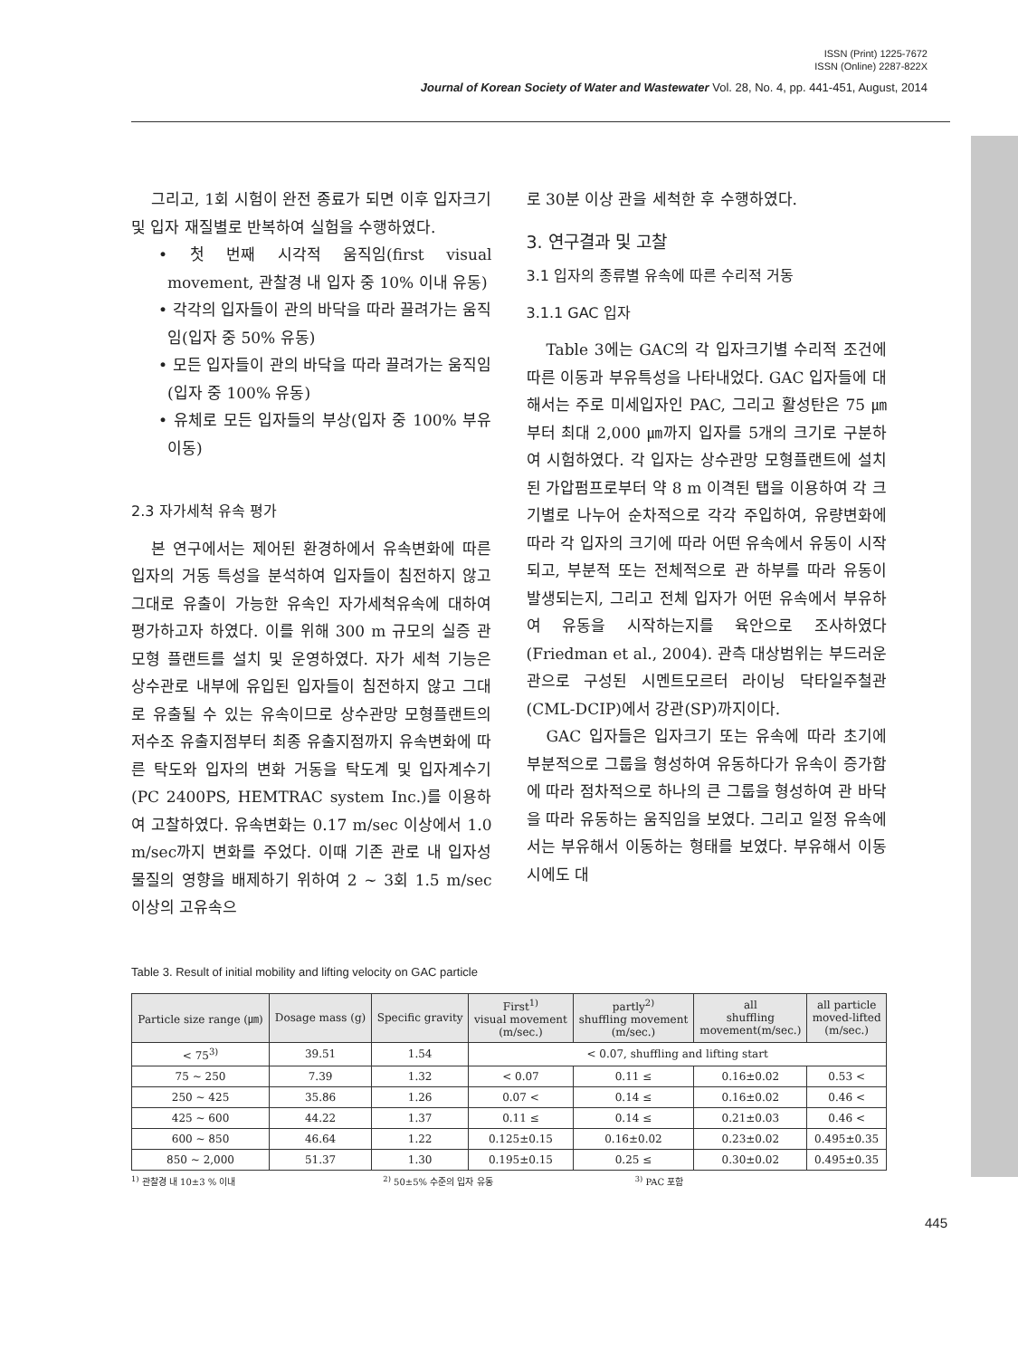ISSN (Print) 1225-7672
ISSN (Online) 2287-822X
Journal of Korean Society of Water and Wastewater Vol. 28, No. 4, pp. 441-451, August, 2014
그리고, 1회 시험이 완전 종료가 되면 이후 입자크기 및 입자 재질별로 반복하여 실험을 수행하였다.
• 첫 번째 시각적 움직임(first visual movement, 관찰경 내 입자 중 10% 이내 유동)
• 각각의 입자들이 관의 바닥을 따라 끌려가는 움직임(입자 중 50% 유동)
• 모든 입자들이 관의 바닥을 따라 끌려가는 움직임(입자 중 100% 유동)
• 유체로 모든 입자들의 부상(입자 중 100% 부유이동)
2.3 자가세척 유속 평가
본 연구에서는 제어된 환경하에서 유속변화에 따른 입자의 거동 특성을 분석하여 입자들이 침전하지 않고 그대로 유출이 가능한 유속인 자가세척유속에 대하여 평가하고자 하였다. 이를 위해 300 m 규모의 실증 관 모형 플랜트를 설치 및 운영하였다. 자가 세척 기능은 상수관로 내부에 유입된 입자들이 침전하지 않고 그대로 유출될 수 있는 유속이므로 상수관망 모형플랜트의 저수조 유출지점부터 최종 유출지점까지 유속변화에 따른 탁도와 입자의 변화 거동을 탁도계 및 입자계수기(PC 2400PS, HEMTRAC system Inc.)를 이용하여 고찰하였다. 유속변화는 0.17 m/sec 이상에서 1.0 m/sec까지 변화를 주었다. 이때 기존 관로 내 입자성 물질의 영향을 배제하기 위하여 2 ~ 3회 1.5 m/sec 이상의 고유속으
로 30분 이상 관을 세척한 후 수행하였다.
3. 연구결과 및 고찰
3.1 입자의 종류별 유속에 따른 수리적 거동
3.1.1 GAC 입자
Table 3에는 GAC의 각 입자크기별 수리적 조건에 따른 이동과 부유특성을 나타내었다. GAC 입자들에 대해서는 주로 미세입자인 PAC, 그리고 활성탄은 75 ㎛부터 최대 2,000 ㎛까지 입자를 5개의 크기로 구분하여 시험하였다. 각 입자는 상수관망 모형플랜트에 설치된 가압펌프로부터 약 8 m 이격된 탭을 이용하여 각 크기별로 나누어 순차적으로 각각 주입하여, 유량변화에 따라 각 입자의 크기에 따라 어떤 유속에서 유동이 시작되고, 부분적 또는 전체적으로 관 하부를 따라 유동이 발생되는지, 그리고 전체 입자가 어떤 유속에서 부유하여 유동을 시작하는지를 육안으로 조사하였다(Friedman et al., 2004). 관측 대상범위는 부드러운 관으로 구성된 시멘트모르터 라이닝 닥타일주철관(CML-DCIP)에서 강관(SP)까지이다.
GAC 입자들은 입자크기 또는 유속에 따라 초기에 부분적으로 그룹을 형성하여 유동하다가 유속이 증가함에 따라 점차적으로 하나의 큰 그룹을 형성하여 관 바닥을 따라 유동하는 움직임을 보였다. 그리고 일정 유속에서는 부유해서 이동하는 형태를 보였다. 부유해서 이동시에도 대
Table 3. Result of initial mobility and lifting velocity on GAC particle
| Particle size range (㎛) | Dosage mass (g) | Specific gravity | First<sup>1)</sup> visual movement (m/sec.) | partly<sup>2)</sup> shuffling movement (m/sec.) | all shuffling movement(m/sec.) | all particle moved-lifted (m/sec.) |
| --- | --- | --- | --- | --- | --- | --- |
| < 75<sup>3)</sup> | 39.51 | 1.54 | < 0.07, shuffling and lifting start | | | |
| 75 ~ 250 | 7.39 | 1.32 | < 0.07 | 0.11 ≤ | 0.16±0.02 | 0.53 < |
| 250 ~ 425 | 35.86 | 1.26 | 0.07 < | 0.14 ≤ | 0.16±0.02 | 0.46 < |
| 425 ~ 600 | 44.22 | 1.37 | 0.11 ≤ | 0.14 ≤ | 0.21±0.03 | 0.46 < |
| 600 ~ 850 | 46.64 | 1.22 | 0.125±0.15 | 0.16±0.02 | 0.23±0.02 | 0.495±0.35 |
| 850 ~ 2,000 | 51.37 | 1.30 | 0.195±0.15 | 0.25 ≤ | 0.30±0.02 | 0.495±0.35 |
<sup>1)</sup> 관찰경 내 10±3 % 이내 <sup>2)</sup> 50±5% 수준의 입자 유동 <sup>3)</sup> PAC 포함
445